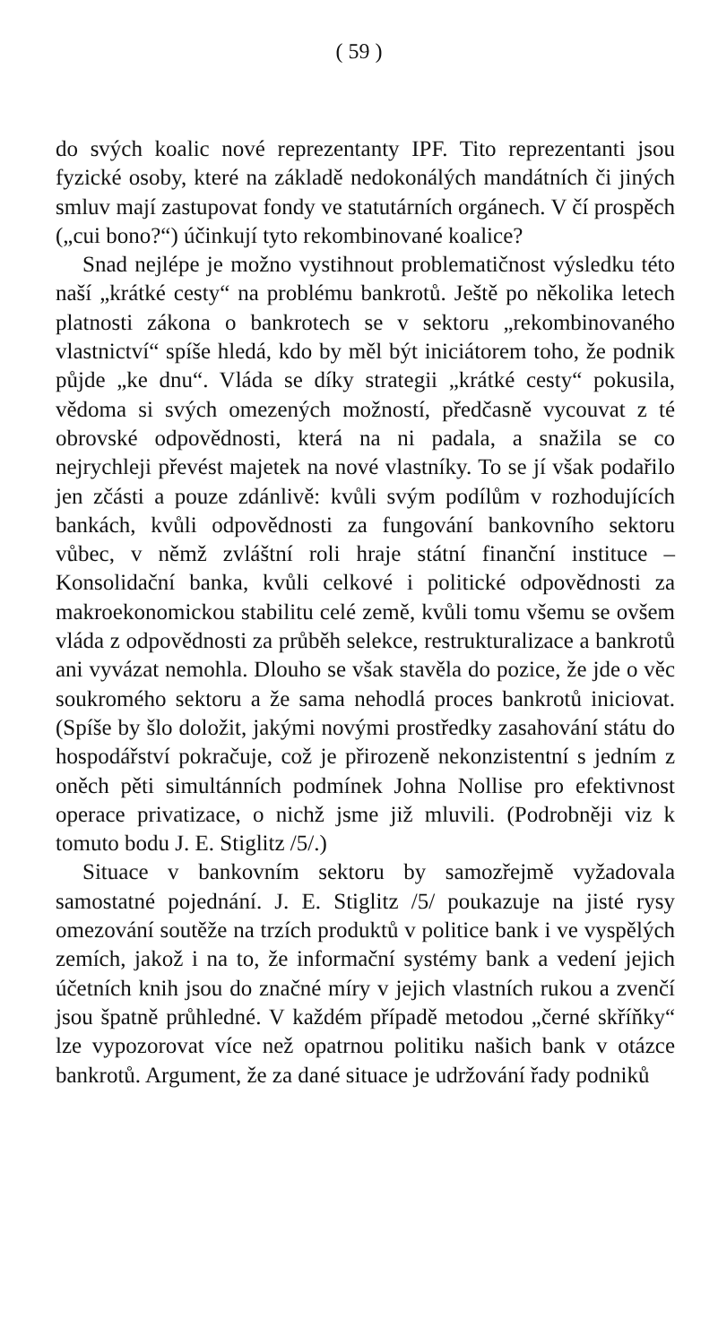( 59 )
do svých koalic nové reprezentanty IPF. Tito reprezentanti jsou fyzické osoby, které na základě nedokonálých mandátních či jiných smluv mají zastupovat fondy ve statutárních orgánech. V čí prospěch („cui bono?“) účinkují tyto rekombinované koalice?
Snad nejlépe je možno vystihnout problematičnost výsledku této naší „krátké cesty“ na problému bankrotů. Ještě po několika letech platnosti zákona o bankrotech se v sektoru „rekombinovaného vlastnictví“ spíše hledá, kdo by měl být iniciátorem toho, že podnik půjde „ke dnu“. Vláda se díky strategii „krátké cesty“ pokusila, vědoma si svých omezených možností, předčasně vycouvat z té obrovské odpovědnosti, která na ni padala, a snažila se co nejrychleji převést majetek na nové vlastníky. To se jí však podařilo jen zčásti a pouze zdánlivě: kvůli svým podílům v rozhodujících bankách, kvůli odpovědnosti za fungování bankovního sektoru vůbec, v němž zvláštní roli hraje státní finanční instituce – Konsolidační banka, kvůli celkové i politické odpovědnosti za makroekonomickou stabilitu celé země, kvůli tomu všemu se ovšem vláda z odpovědnosti za průběh selekce, restrukturalizace a bankrotů ani vyvázat nemohla. Dlouho se však stavěla do pozice, že jde o věc soukromého sektoru a že sama nehodlá proces bankrotů iniciovat. (Spíše by šlo doložit, jakými novými prostředky zasahování státu do hospodářství pokračuje, což je přirozeně nekonzistentní s jedním z oněch pěti simultánních podmínek Johna Nollise pro efektivnost operace privatizace, o nichž jsme již mluvili. (Podrobněji viz k tomuto bodu J. E. Stiglitz /5/.)
Situace v bankovním sektoru by samozřejmě vyžadovala samostatné pojednání. J. E. Stiglitz /5/ poukazuje na jisté rysy omezování soutěže na trzích produktů v politice bank i ve vyspělých zemích, jakož i na to, že informační systémy bank a vedení jejich účetních knih jsou do značné míry v jejich vlastních rukou a zvenčí jsou špatně průhledné. V každém případě metodou „černé skříňky“ lze vypozorovat více než opatrnou politiku našich bank v otázce bankrotů. Argument, že za dané situace je udržování řady podniků